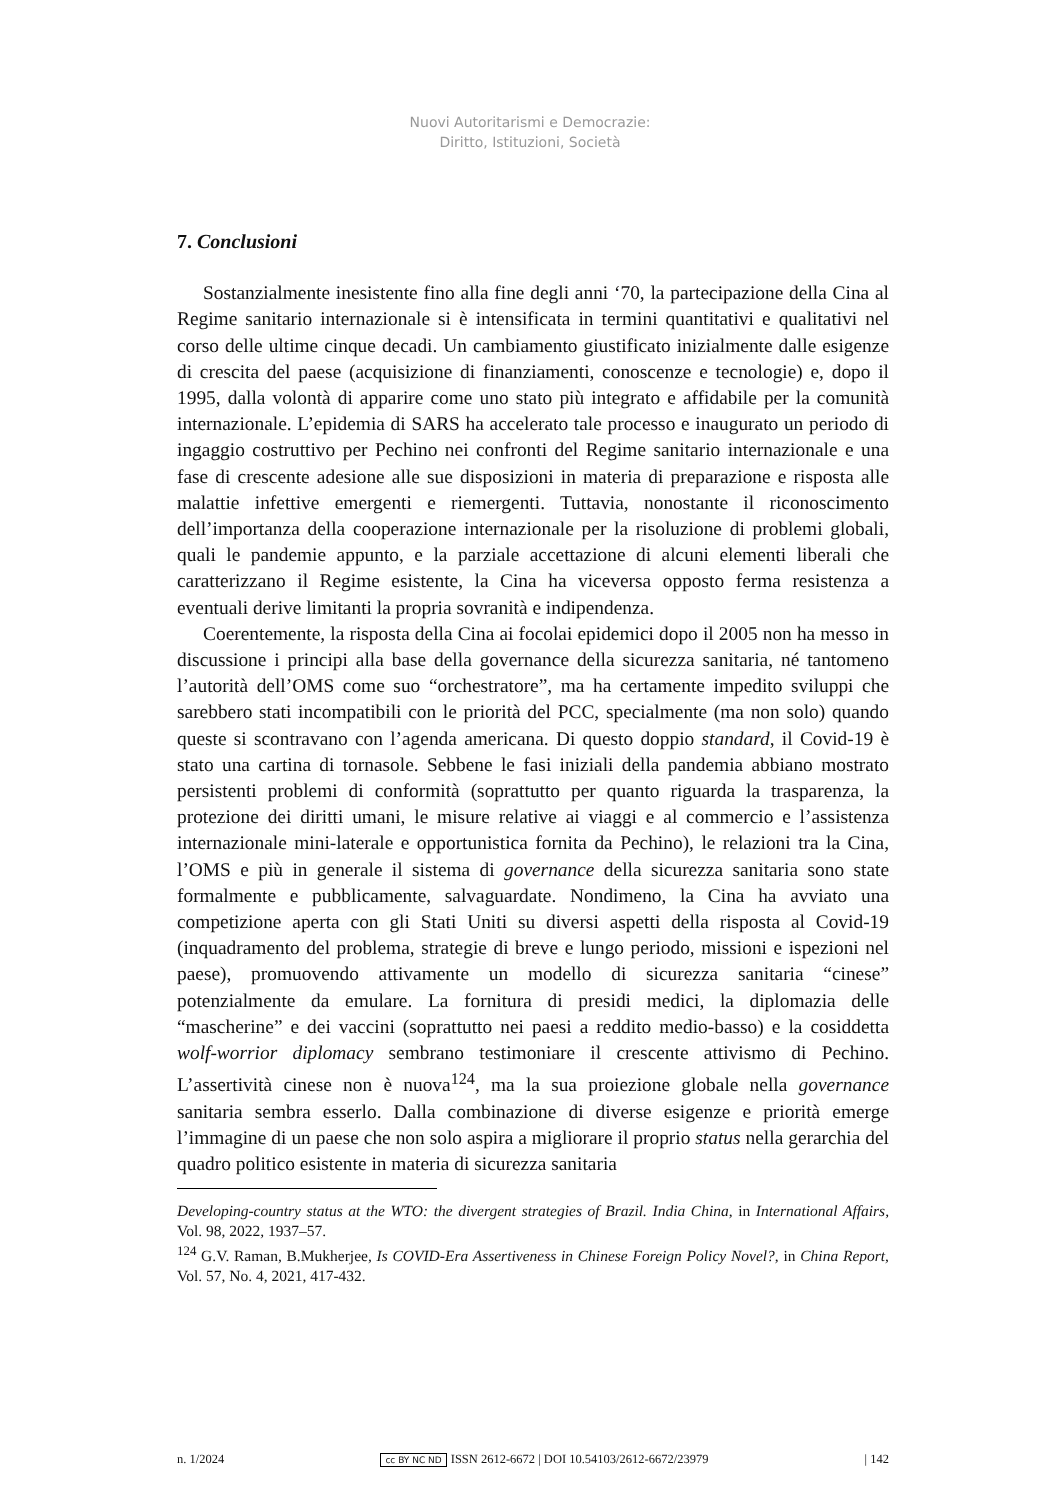Nuovi Autoritarismi e Democrazie:
Diritto, Istituzioni, Società
7. Conclusioni
Sostanzialmente inesistente fino alla fine degli anni ‘70, la partecipazione della Cina al Regime sanitario internazionale si è intensificata in termini quantitativi e qualitativi nel corso delle ultime cinque decadi. Un cambiamento giustificato inizialmente dalle esigenze di crescita del paese (acquisizione di finanziamenti, conoscenze e tecnologie) e, dopo il 1995, dalla volontà di apparire come uno stato più integrato e affidabile per la comunità internazionale. L’epidemia di SARS ha accelerato tale processo e inaugurato un periodo di ingaggio costruttivo per Pechino nei confronti del Regime sanitario internazionale e una fase di crescente adesione alle sue disposizioni in materia di preparazione e risposta alle malattie infettive emergenti e riemergenti. Tuttavia, nonostante il riconoscimento dell’importanza della cooperazione internazionale per la risoluzione di problemi globali, quali le pandemie appunto, e la parziale accettazione di alcuni elementi liberali che caratterizzano il Regime esistente, la Cina ha viceversa opposto ferma resistenza a eventuali derive limitanti la propria sovranità e indipendenza.
Coerentemente, la risposta della Cina ai focolai epidemici dopo il 2005 non ha messo in discussione i principi alla base della governance della sicurezza sanitaria, né tantomeno l’autorità dell’OMS come suo “orchestratore”, ma ha certamente impedito sviluppi che sarebbero stati incompatibili con le priorità del PCC, specialmente (ma non solo) quando queste si scontravano con l’agenda americana. Di questo doppio standard, il Covid-19 è stato una cartina di tornasole. Sebbene le fasi iniziali della pandemia abbiano mostrato persistenti problemi di conformità (soprattutto per quanto riguarda la trasparenza, la protezione dei diritti umani, le misure relative ai viaggi e al commercio e l’assistenza internazionale mini-laterale e opportunistica fornita da Pechino), le relazioni tra la Cina, l’OMS e più in generale il sistema di governance della sicurezza sanitaria sono state formalmente e pubblicamente, salvaguardate. Nondimeno, la Cina ha avviato una competizione aperta con gli Stati Uniti su diversi aspetti della risposta al Covid-19 (inquadramento del problema, strategie di breve e lungo periodo, missioni e ispezioni nel paese), promuovendo attivamente un modello di sicurezza sanitaria “cinese” potenzialmente da emulare. La fornitura di presidi medici, la diplomazia delle “mascherine” e dei vaccini (soprattutto nei paesi a reddito medio-basso) e la cosiddetta wolf-worrior diplomacy sembrano testimoniare il crescente attivismo di Pechino. L’assertività cinese non è nuova<sup>124</sup>, ma la sua proiezione globale nella governance sanitaria sembra esserlo. Dalla combinazione di diverse esigenze e priorità emerge l’immagine di un paese che non solo aspira a migliorare il proprio status nella gerarchia del quadro politico esistente in materia di sicurezza sanitaria
Developing-country status at the WTO: the divergent strategies of Brazil. India China, in International Affairs, Vol. 98, 2022, 1937–57.
<sup>124</sup> G.V. Raman, B.Mukherjee, Is COVID-Era Assertiveness in Chinese Foreign Policy Novel?, in China Report, Vol. 57, No. 4, 2021, 417-432.
n. 1/2024 cc BY NC ND ISSN 2612-6672 | DOI 10.54103/2612-6672/23979 | 142